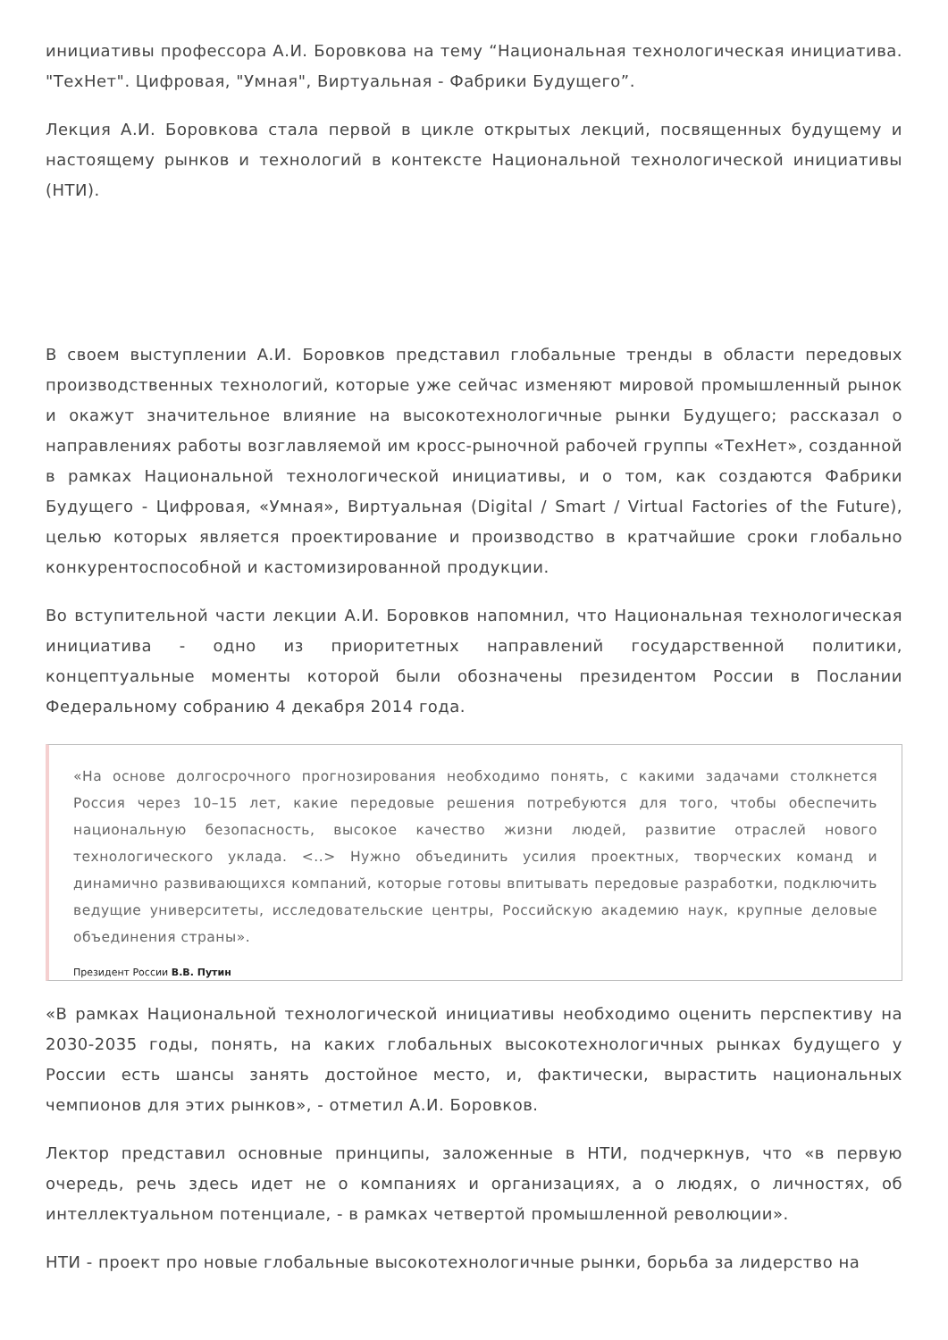инициативы профессора А.И. Боровкова на тему “Национальная технологическая инициатива. "ТехНет". Цифровая, "Умная", Виртуальная - Фабрики Будущего”.
Лекция А.И. Боровкова стала первой в цикле открытых лекций, посвященных будущему и настоящему рынков и технологий в контексте Национальной технологической инициативы (НТИ).
В своем выступлении А.И. Боровков представил глобальные тренды в области передовых производственных технологий, которые уже сейчас изменяют мировой промышленный рынок и окажут значительное влияние на высокотехнологичные рынки Будущего; рассказал о направлениях работы возглавляемой им кросс-рыночной рабочей группы «ТехНет», созданной в рамках Национальной технологической инициативы, и о том, как создаются Фабрики Будущего - Цифровая, «Умная», Виртуальная (Digital / Smart / Virtual Factories of the Future), целью которых является проектирование и производство в кратчайшие сроки глобально конкурентоспособной и кастомизированной продукции.
Во вступительной части лекции А.И. Боровков напомнил, что Национальная технологическая инициатива - одно из приоритетных направлений государственной политики, концептуальные моменты которой были обозначены президентом России в Послании Федеральному собранию 4 декабря 2014 года.
«На основе долгосрочного прогнозирования необходимо понять, с какими задачами столкнется Россия через 10–15 лет, какие передовые решения потребуются для того, чтобы обеспечить национальную безопасность, высокое качество жизни людей, развитие отраслей нового технологического уклада. <..> Нужно объединить усилия проектных, творческих команд и динамично развивающихся компаний, которые готовы впитывать передовые разработки, подключить ведущие университеты, исследовательские центры, Российскую академию наук, крупные деловые объединения страны».
Президент России В.В. Путин
«В рамках Национальной технологической инициативы необходимо оценить перспективу на 2030-2035 годы, понять, на каких глобальных высокотехнологичных рынках будущего у России есть шансы занять достойное место, и, фактически, вырастить национальных чемпионов для этих рынков», - отметил А.И. Боровков.
Лектор представил основные принципы, заложенные в НТИ, подчеркнув, что «в первую очередь, речь здесь идет не о компаниях и организациях, а о людях, о личностях, об интеллектуальном потенциале, - в рамках четвертой промышленной революции».
НТИ - проект про новые глобальные высокотехнологичные рынки, борьба за лидерство на